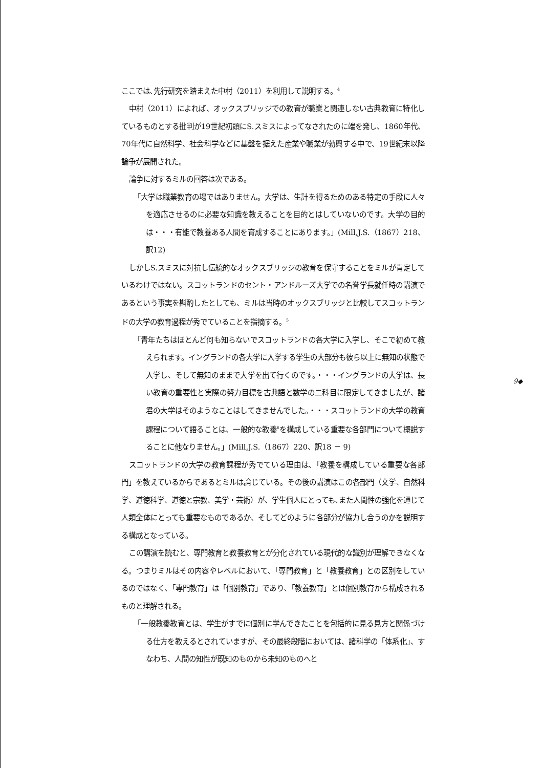ここでは､先行研究を踏まえた中村（2011）を利用して説明する。<sup>4</sup>
中村（2011）によれば、オックスブリッジでの教育が職業と関連しない古典教育に特化しているものとする批判が19世紀初頭にS.スミスによってなされたのに端を発し、1860年代、70年代に自然科学、社会科学などに基盤を据えた産業や職業が勃興する中で、19世紀末以降論争が展開された。
論争に対するミルの回答は次である。
「大学は職業教育の場ではありません。大学は、生計を得るためのある特定の手段に人々を適応させるのに必要な知識を教えることを目的とはしていないのです。大学の目的は・・・有能で教養ある人間を育成することにあります。」(Mill,J.S.（1867）218、訳12)
しかしS.スミスに対抗し伝統的なオックスブリッジの教育を保守することをミルが肯定しているわけではない。スコットランドのセント・アンドルーズ大学での名誉学長就任時の講演であるという事実を斟酌したとしても、ミルは当時のオックスブリッジと比較してスコットランドの大学の教育過程が秀でていることを指摘する。<sup>5</sup>
「青年たちはほとんど何も知らないでスコットランドの各大学に入学し、そこで初めて教えられます。イングランドの各大学に入学する学生の大部分も彼ら以上に無知の状態で入学し、そして無知のままで大学を出て行くのです。・・・イングランドの大学は、長い教育の重要性と実際の努力目標を古典語と数学の二科目に限定してきましたが、諸君の大学はそのようなことはしてきませんでした。・・・スコットランドの大学の教育課程について語ることは、一般的な教養<sup>6</sup>を構成している重要な各部門について概説することに他なりません。」(Mill,J.S.（1867）220、訳18 － 9)
スコットランドの大学の教育課程が秀でている理由は､「教養を構成している重要な各部門」を教えているからであるとミルは論じている。その後の講演はこの各部門（文学、自然科学、道徳科学、道徳と宗教、美学・芸術）が、学生個人にとっても､また人間性の強化を通じて人類全体にとっても重要なものであるか、そしてどのように各部分が協力し合うのかを説明する構成となっている。
この講演を読むと、専門教育と教養教育とが分化されている現代的な識別が理解できなくなる。つまりミルはその内容やレベルにおいて､「専門教育」と「教養教育」との区別をしているのではなく､「専門教育」は「個別教育」であり､「教養教育」とは個別教育から構成されるものと理解される。
「一般教養教育とは、学生がすでに個別に学んできたことを包括的に見る見方と関係づける仕方を教えるとされていますが、その最終段階においては、諸科学の「体系化」、すなわち、人間の知性が既知のものから未知のものへと
9◆